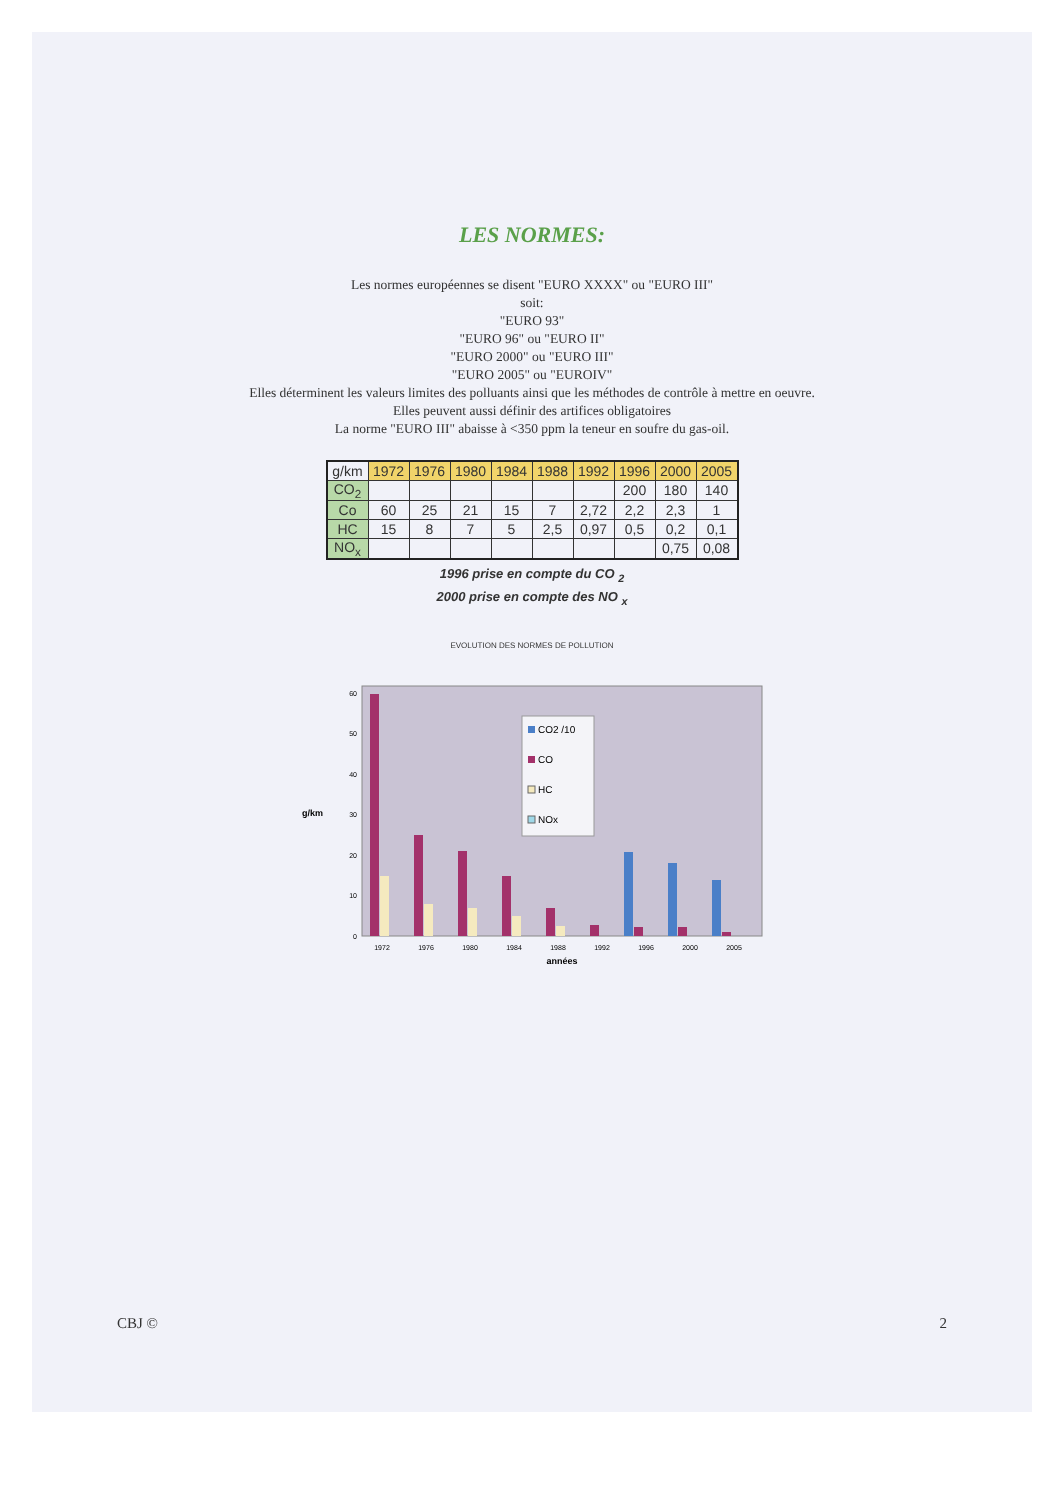LES NORMES:
Les normes européennes se disent "EURO XXXX" ou "EURO III"
soit:
"EURO 93"
"EURO 96" ou "EURO II"
"EURO 2000" ou "EURO III"
"EURO 2005" ou "EUROIV"
Elles déterminent les valeurs limites des polluants ainsi que les méthodes de contrôle à mettre en oeuvre.
Elles peuvent aussi définir des artifices obligatoires
La norme "EURO III" abaisse à <350 ppm la teneur en soufre du gas-oil.
| g/km | 1972 | 1976 | 1980 | 1984 | 1988 | 1992 | 1996 | 2000 | 2005 |
| --- | --- | --- | --- | --- | --- | --- | --- | --- | --- |
| CO<sub>2</sub> | | | | | | | 200 | 180 | 140 |
| Co | 60 | 25 | 21 | 15 | 7 | 2,72 | 2,2 | 2,3 | 1 |
| HC | 15 | 8 | 7 | 5 | 2,5 | 0,97 | 0,5 | 0,2 | 0,1 |
| NO<sub>x</sub> | | | | | | | | 0,75 | 0,08 |
1996 prise en compte du CO <sub>2</sub>
2000 prise en compte des NO <sub>x</sub>
EVOLUTION DES NORMES DE POLLUTION
0
10
20
30
40
50
60
g/km
CO2 /10
CO
HC
NOx
1972
1976
1980
1984
1988
1992
1996
2000
2005
années
CBJ © 2